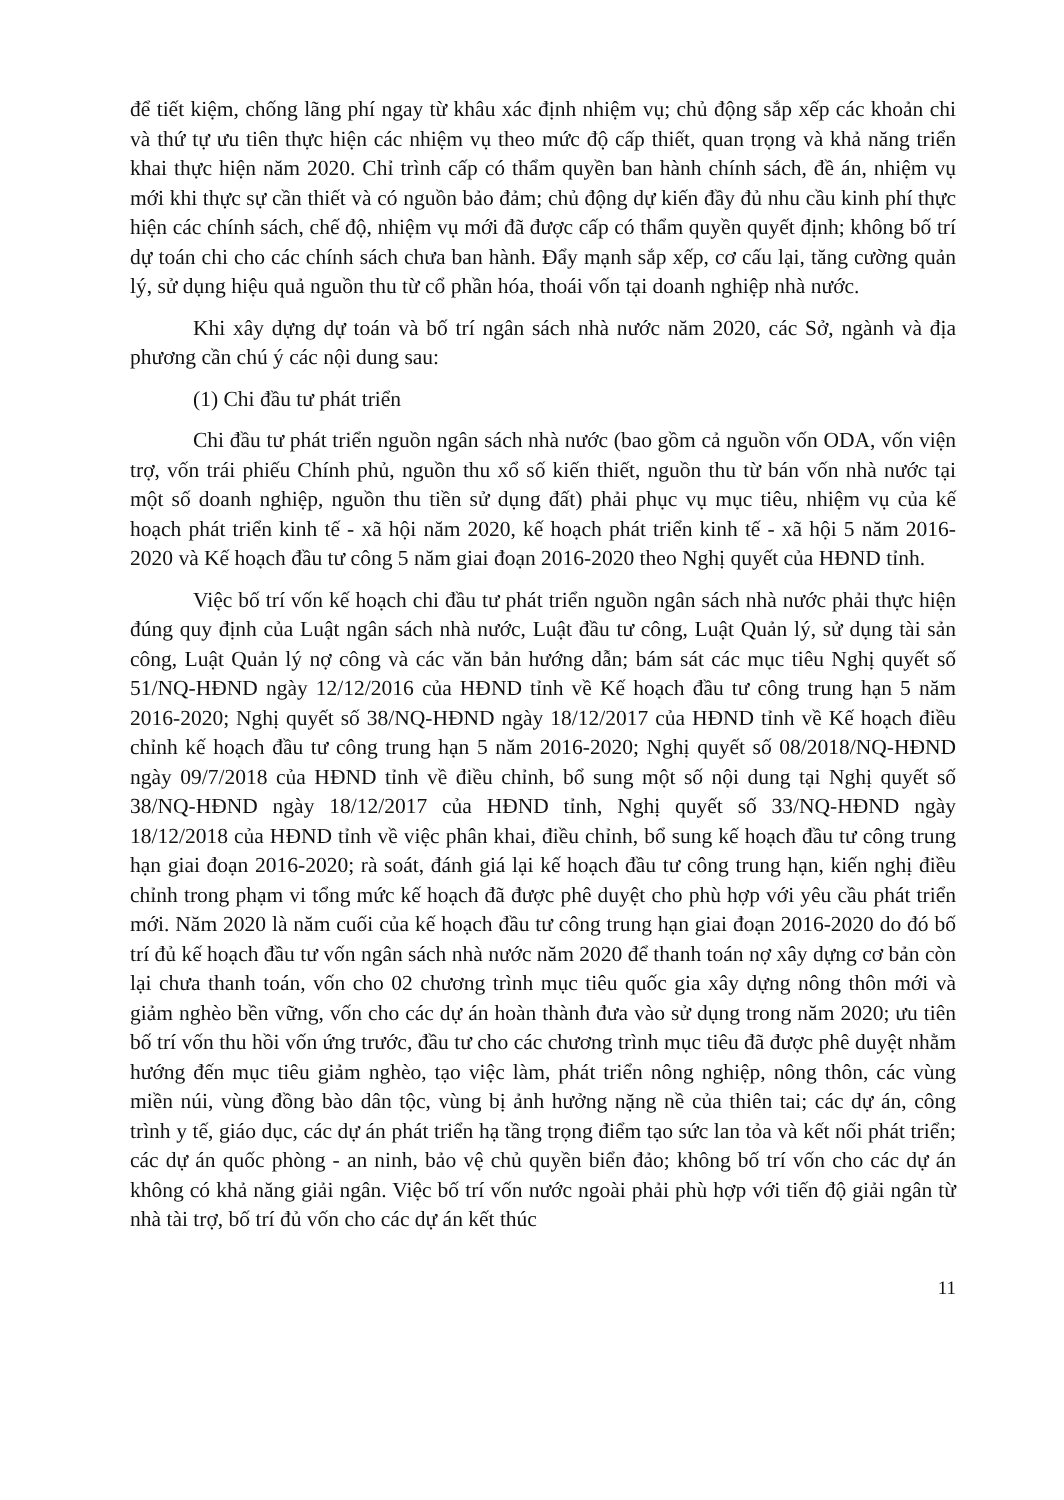để tiết kiệm, chống lãng phí ngay từ khâu xác định nhiệm vụ; chủ động sắp xếp các khoản chi và thứ tự ưu tiên thực hiện các nhiệm vụ theo mức độ cấp thiết, quan trọng và khả năng triển khai thực hiện năm 2020. Chỉ trình cấp có thẩm quyền ban hành chính sách, đề án, nhiệm vụ mới khi thực sự cần thiết và có nguồn bảo đảm; chủ động dự kiến đầy đủ nhu cầu kinh phí thực hiện các chính sách, chế độ, nhiệm vụ mới đã được cấp có thẩm quyền quyết định; không bố trí dự toán chi cho các chính sách chưa ban hành. Đẩy mạnh sắp xếp, cơ cấu lại, tăng cường quản lý, sử dụng hiệu quả nguồn thu từ cổ phần hóa, thoái vốn tại doanh nghiệp nhà nước.
Khi xây dựng dự toán và bố trí ngân sách nhà nước năm 2020, các Sở, ngành và địa phương cần chú ý các nội dung sau:
(1) Chi đầu tư phát triển
Chi đầu tư phát triển nguồn ngân sách nhà nước (bao gồm cả nguồn vốn ODA, vốn viện trợ, vốn trái phiếu Chính phủ, nguồn thu xổ số kiến thiết, nguồn thu từ bán vốn nhà nước tại một số doanh nghiệp, nguồn thu tiền sử dụng đất) phải phục vụ mục tiêu, nhiệm vụ của kế hoạch phát triển kinh tế - xã hội năm 2020, kế hoạch phát triển kinh tế - xã hội 5 năm 2016-2020 và Kế hoạch đầu tư công 5 năm giai đoạn 2016-2020 theo Nghị quyết của HĐND tỉnh.
Việc bố trí vốn kế hoạch chi đầu tư phát triển nguồn ngân sách nhà nước phải thực hiện đúng quy định của Luật ngân sách nhà nước, Luật đầu tư công, Luật Quản lý, sử dụng tài sản công, Luật Quản lý nợ công và các văn bản hướng dẫn; bám sát các mục tiêu Nghị quyết số 51/NQ-HĐND ngày 12/12/2016 của HĐND tỉnh về Kế hoạch đầu tư công trung hạn 5 năm 2016-2020; Nghị quyết số 38/NQ-HĐND ngày 18/12/2017 của HĐND tỉnh về Kế hoạch điều chỉnh kế hoạch đầu tư công trung hạn 5 năm 2016-2020; Nghị quyết số 08/2018/NQ-HĐND ngày 09/7/2018 của HĐND tỉnh về điều chỉnh, bổ sung một số nội dung tại Nghị quyết số 38/NQ-HĐND ngày 18/12/2017 của HĐND tỉnh, Nghị quyết số 33/NQ-HĐND ngày 18/12/2018 của HĐND tỉnh về việc phân khai, điều chỉnh, bổ sung kế hoạch đầu tư công trung hạn giai đoạn 2016-2020; rà soát, đánh giá lại kế hoạch đầu tư công trung hạn, kiến nghị điều chỉnh trong phạm vi tổng mức kế hoạch đã được phê duyệt cho phù hợp với yêu cầu phát triển mới. Năm 2020 là năm cuối của kế hoạch đầu tư công trung hạn giai đoạn 2016-2020 do đó bố trí đủ kế hoạch đầu tư vốn ngân sách nhà nước năm 2020 để thanh toán nợ xây dựng cơ bản còn lại chưa thanh toán, vốn cho 02 chương trình mục tiêu quốc gia xây dựng nông thôn mới và giảm nghèo bền vững, vốn cho các dự án hoàn thành đưa vào sử dụng trong năm 2020; ưu tiên bố trí vốn thu hồi vốn ứng trước, đầu tư cho các chương trình mục tiêu đã được phê duyệt nhằm hướng đến mục tiêu giảm nghèo, tạo việc làm, phát triển nông nghiệp, nông thôn, các vùng miền núi, vùng đồng bào dân tộc, vùng bị ảnh hưởng nặng nề của thiên tai; các dự án, công trình y tế, giáo dục, các dự án phát triển hạ tầng trọng điểm tạo sức lan tỏa và kết nối phát triển; các dự án quốc phòng - an ninh, bảo vệ chủ quyền biển đảo; không bố trí vốn cho các dự án không có khả năng giải ngân. Việc bố trí vốn nước ngoài phải phù hợp với tiến độ giải ngân từ nhà tài trợ, bố trí đủ vốn cho các dự án kết thúc
11